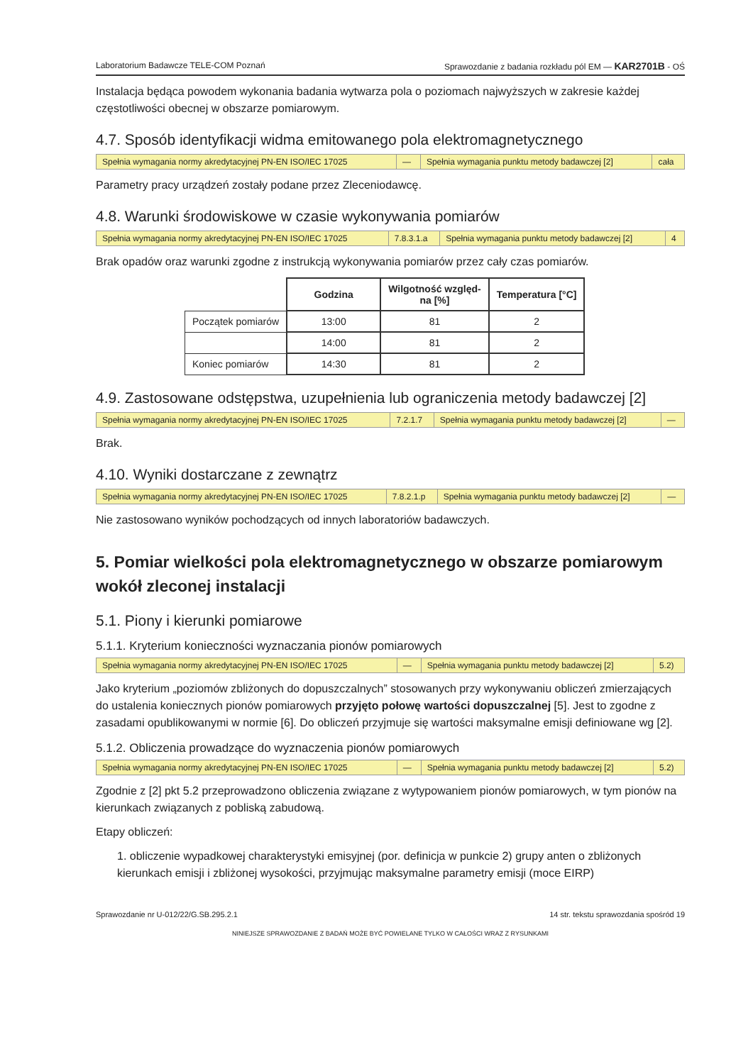Laboratorium Badawcze TELE-COM Poznań Sprawozdanie z badania rozkładu pól EM — KAR2701B - OŚ
Instalacja będąca powodem wykonania badania wytwarza pola o poziomach najwyższych w zakresie każdej częstotliwości obecnej w obszarze pomiarowym.
4.7. Sposób identyfikacji widma emitowanego pola elektromagnetycznego
| Spełnia wymagania normy akredytacyjnej PN-EN ISO/IEC 17025 | — | Spełnia wymagania punktu metody badawczej [2] | cała |
Parametry pracy urządzeń zostały podane przez Zleceniodawcę.
4.8. Warunki środowiskowe w czasie wykonywania pomiarów
| Spełnia wymagania normy akredytacyjnej PN-EN ISO/IEC 17025 | 7.8.3.1.a | Spełnia wymagania punktu metody badawczej [2] | 4 |
Brak opadów oraz warunki zgodne z instrukcją wykonywania pomiarów przez cały czas pomiarów.
| | Godzina | Wilgotność względ- na [%] | Temperatura [°C] |
| Początek pomiarów | 13:00 | 81 | 2 |
| | 14:00 | 81 | 2 |
| Koniec pomiarów | 14:30 | 81 | 2 |
4.9. Zastosowane odstępstwa, uzupełnienia lub ograniczenia metody badawczej [2]
| Spełnia wymagania normy akredytacyjnej PN-EN ISO/IEC 17025 | 7.2.1.7 | Spełnia wymagania punktu metody badawczej [2] | — |
Brak.
4.10. Wyniki dostarczane z zewnątrz
| Spełnia wymagania normy akredytacyjnej PN-EN ISO/IEC 17025 | 7.8.2.1.p | Spełnia wymagania punktu metody badawczej [2] | — |
Nie zastosowano wyników pochodzących od innych laboratoriów badawczych.
5. Pomiar wielkości pola elektromagnetycznego w obszarze pomiarowym wokół zleconej instalacji
5.1. Piony i kierunki pomiarowe
5.1.1. Kryterium konieczności wyznaczania pionów pomiarowych
| Spełnia wymagania normy akredytacyjnej PN-EN ISO/IEC 17025 | — | Spełnia wymagania punktu metody badawczej [2] | 5.2) |
Jako kryterium „poziomów zbliżonych do dopuszczalnych” stosowanych przy wykonywaniu obliczeń zmierzających do ustalenia koniecznych pionów pomiarowych przyjęto połowę wartości dopuszczalnej [5]. Jest to zgodne z zasadami opublikowanymi w normie [6]. Do obliczeń przyjmuje się wartości maksymalne emisji definiowane wg [2].
5.1.2. Obliczenia prowadzące do wyznaczenia pionów pomiarowych
| Spełnia wymagania normy akredytacyjnej PN-EN ISO/IEC 17025 | — | Spełnia wymagania punktu metody badawczej [2] | 5.2) |
Zgodnie z [2] pkt 5.2 przeprowadzono obliczenia związane z wytypowaniem pionów pomiarowych, w tym pionów na kierunkach związanych z pobliską zabudową.
Etapy obliczeń:
1. obliczenie wypadkowej charakterystyki emisyjnej (por. definicja w punkcie 2) grupy anten o zbliżonych kierunkach emisji i zbliżonej wysokości, przyjmując maksymalne parametry emisji (moce EIRP)
Sprawozdanie nr U-012/22/G.SB.295.2.1 14 str. tekstu sprawozdania spośród 19
NINIEJSZE SPRAWOZDANIE Z BADAŃ MOŻE BYĆ POWIELANE TYLKO W CAŁOŚCI WRAZ Z RYSUNKAMI